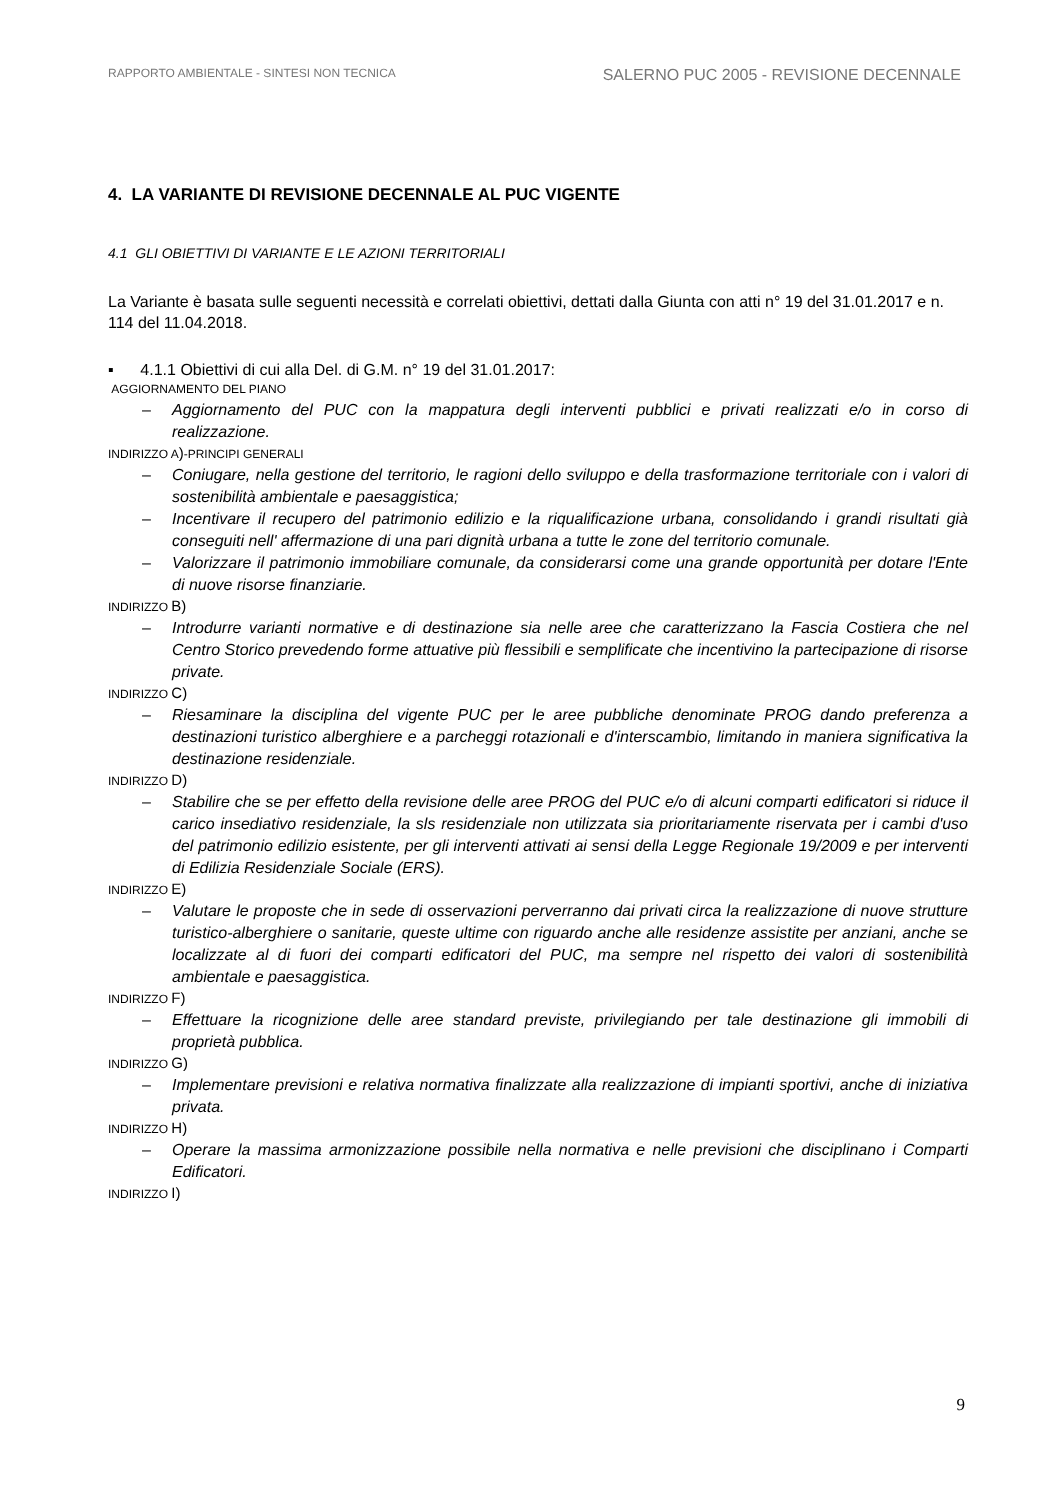RAPPORTO AMBIENTALE - SINTESI NON TECNICA
SALERNO PUC 2005 - REVISIONE DECENNALE
4. LA VARIANTE DI REVISIONE DECENNALE AL PUC VIGENTE
4.1 GLI OBIETTIVI DI VARIANTE E LE AZIONI TERRITORIALI
La Variante è basata sulle seguenti necessità e correlati obiettivi, dettati dalla Giunta con atti n° 19 del 31.01.2017 e n. 114 del 11.04.2018.
▪ 4.1.1 Obiettivi di cui alla Del. di G.M. n° 19 del 31.01.2017:
AGGIORNAMENTO DEL PIANO
– Aggiornamento del PUC con la mappatura degli interventi pubblici e privati realizzati e/o in corso di realizzazione.
INDIRIZZO A)-PRINCIPI GENERALI
– Coniugare, nella gestione del territorio, le ragioni dello sviluppo e della trasformazione territoriale con i valori di sostenibilità ambientale e paesaggistica;
– Incentivare il recupero del patrimonio edilizio e la riqualificazione urbana, consolidando i grandi risultati già conseguiti nell' affermazione di una pari dignità urbana a tutte le zone del territorio comunale.
– Valorizzare il patrimonio immobiliare comunale, da considerarsi come una grande opportunità per dotare l'Ente di nuove risorse finanziarie.
INDIRIZZO B)
– Introdurre varianti normative e di destinazione sia nelle aree che caratterizzano la Fascia Costiera che nel Centro Storico prevedendo forme attuative più flessibili e semplificate che incentivino la partecipazione di risorse private.
INDIRIZZO C)
– Riesaminare la disciplina del vigente PUC per le aree pubbliche denominate PROG dando preferenza a destinazioni turistico alberghiere e a parcheggi rotazionali e d'interscambio, limitando in maniera significativa la destinazione residenziale.
INDIRIZZO D)
– Stabilire che se per effetto della revisione delle aree PROG del PUC e/o di alcuni comparti edificatori si riduce il carico insediativo residenziale, la sls residenziale non utilizzata sia prioritariamente riservata per i cambi d'uso del patrimonio edilizio esistente, per gli interventi attivati ai sensi della Legge Regionale 19/2009 e per interventi di Edilizia Residenziale Sociale (ERS).
INDIRIZZO E)
– Valutare le proposte che in sede di osservazioni perverranno dai privati circa la realizzazione di nuove strutture turistico-alberghiere o sanitarie, queste ultime con riguardo anche alle residenze assistite per anziani, anche se localizzate al di fuori dei comparti edificatori del PUC, ma sempre nel rispetto dei valori di sostenibilità ambientale e paesaggistica.
INDIRIZZO F)
– Effettuare la ricognizione delle aree standard previste, privilegiando per tale destinazione gli immobili di proprietà pubblica.
INDIRIZZO G)
– Implementare previsioni e relativa normativa finalizzate alla realizzazione di impianti sportivi, anche di iniziativa privata.
INDIRIZZO H)
– Operare la massima armonizzazione possibile nella normativa e nelle previsioni che disciplinano i Comparti Edificatori.
INDIRIZZO I)
9